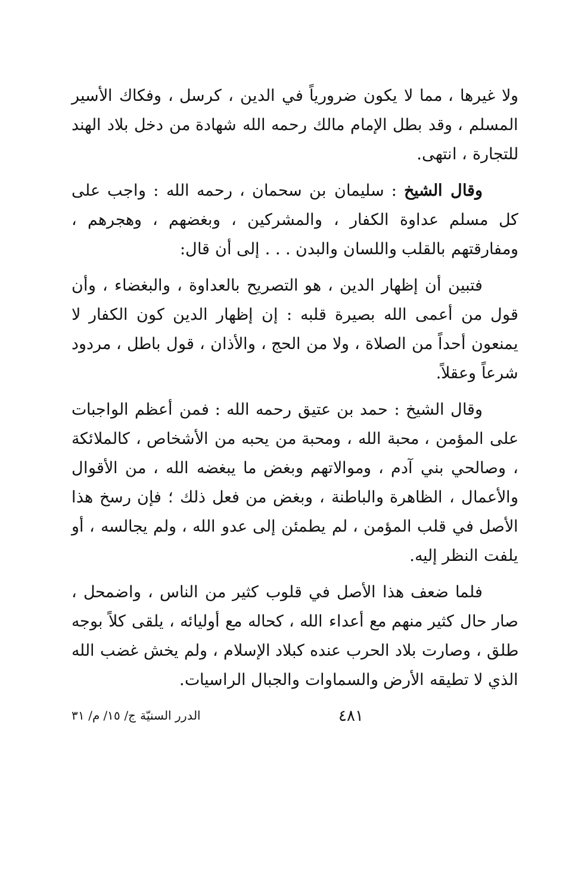ولا غيرها ، مما لا يكون ضرورياً في الدين ، كرسل ، وفكاك الأسير المسلم ، وقد بطل الإمام مالك رحمه الله شهادة من دخل بلاد الهند للتجارة ، انتهى.
وقال الشيخ : سليمان بن سحمان ، رحمه الله : واجب على كل مسلم عداوة الكفار ، والمشركين ، وبغضهم ، وهجرهم ، ومفارقتهم بالقلب واللسان والبدن . . . إلى أن قال:
فتبين أن إظهار الدين ، هو التصريح بالعداوة ، والبغضاء ، وأن قول من أعمى الله بصيرة قلبه : إن إظهار الدين كون الكفار لا يمنعون أحداً من الصلاة ، ولا من الحج ، والأذان ، قول باطل ، مردود شرعاً وعقلاً.
وقال الشيخ : حمد بن عتيق رحمه الله : فمن أعظم الواجبات على المؤمن ، محبة الله ، ومحبة من يحبه من الأشخاص ، كالملائكة ، وصالحي بني آدم ، وموالاتهم وبغض ما يبغضه الله ، من الأقوال والأعمال ، الظاهرة والباطنة ، وبغض من فعل ذلك ؛ فإن رسخ هذا الأصل في قلب المؤمن ، لم يطمئن إلى عدو الله ، ولم يجالسه ، أو يلفت النظر إليه.
فلما ضعف هذا الأصل في قلوب كثير من الناس ، واضمحل ، صار حال كثير منهم مع أعداء الله ، كحاله مع أوليائه ، يلقى كلاً بوجه طلق ، وصارت بلاد الحرب عنده كبلاد الإسلام ، ولم يخش غضب الله الذي لا تطيقه الأرض والسماوات والجبال الراسيات.
٤٨١ الدرر السنيّة ج/ ١٥/ م/ ٣١